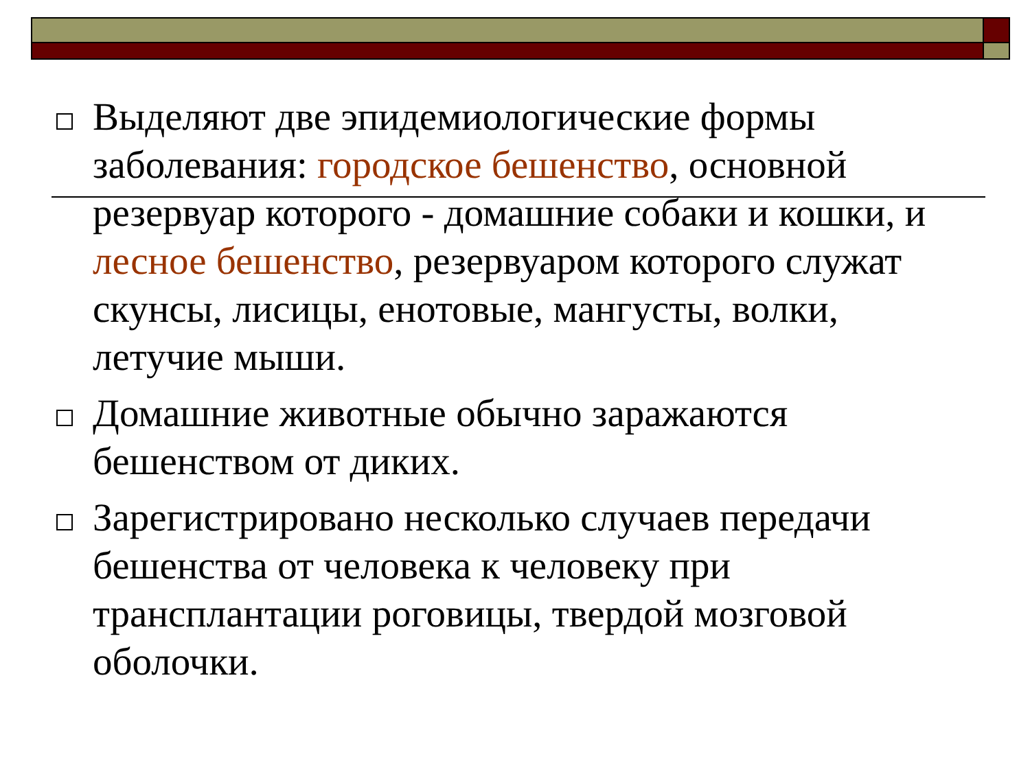Выделяют две эпидемиологические формы заболевания: городское бешенство, основной резервуар которого - домашние собаки и кошки, и лесное бешенство, резервуаром которого служат скунсы, лисицы, енотовые, мангусты, волки, летучие мыши.
Домашние животные обычно заражаются бешенством от диких.
Зарегистрировано несколько случаев передачи бешенства от человека к человеку при трансплантации роговицы, твердой мозговой оболочки.